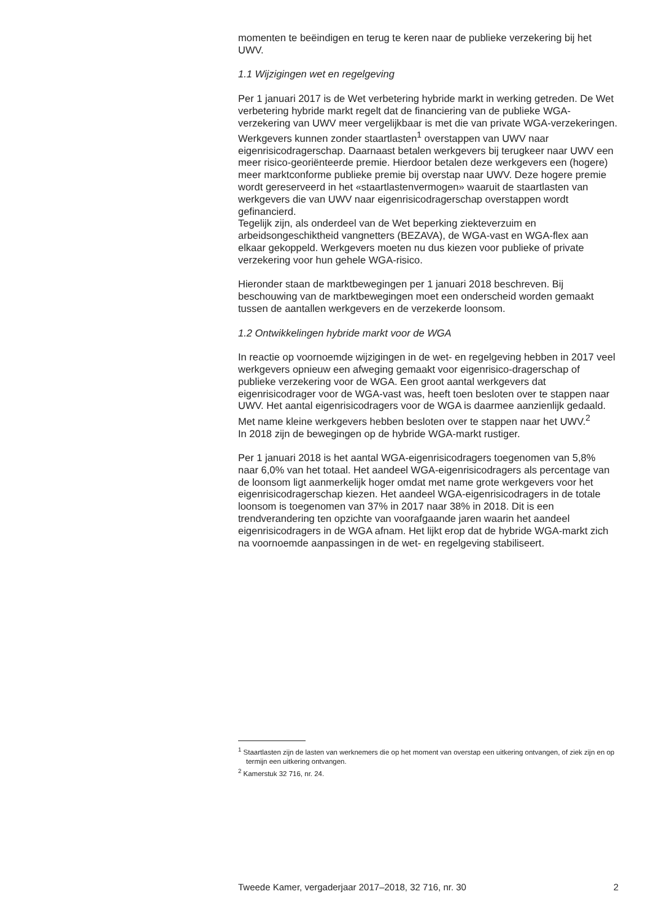momenten te beëindigen en terug te keren naar de publieke verzekering bij het UWV.
1.1 Wijzigingen wet en regelgeving
Per 1 januari 2017 is de Wet verbetering hybride markt in werking getreden. De Wet verbetering hybride markt regelt dat de financiering van de publieke WGA-verzekering van UWV meer vergelijkbaar is met die van private WGA-verzekeringen. Werkgevers kunnen zonder staartlasten<sup>1</sup> overstappen van UWV naar eigenrisicodragerschap. Daarnaast betalen werkgevers bij terugkeer naar UWV een meer risico-georiënteerde premie. Hierdoor betalen deze werkgevers een (hogere) meer marktconforme publieke premie bij overstap naar UWV. Deze hogere premie wordt gereserveerd in het «staartlastenvermogen» waaruit de staartlasten van werkgevers die van UWV naar eigenrisicodragerschap overstappen wordt gefinancierd.
Tegelijk zijn, als onderdeel van de Wet beperking ziekteverzuim en arbeidsongeschiktheid vangnetters (BEZAVA), de WGA-vast en WGA-flex aan elkaar gekoppeld. Werkgevers moeten nu dus kiezen voor publieke of private verzekering voor hun gehele WGA-risico.
Hieronder staan de marktbewegingen per 1 januari 2018 beschreven. Bij beschouwing van de marktbewegingen moet een onderscheid worden gemaakt tussen de aantallen werkgevers en de verzekerde loonsom.
1.2 Ontwikkelingen hybride markt voor de WGA
In reactie op voornoemde wijzigingen in de wet- en regelgeving hebben in 2017 veel werkgevers opnieuw een afweging gemaakt voor eigenrisico-dragerschap of publieke verzekering voor de WGA. Een groot aantal werkgevers dat eigenrisicodrager voor de WGA-vast was, heeft toen besloten over te stappen naar UWV. Het aantal eigenrisicodragers voor de WGA is daarmee aanzienlijk gedaald. Met name kleine werkgevers hebben besloten over te stappen naar het UWV.<sup>2</sup>
In 2018 zijn de bewegingen op de hybride WGA-markt rustiger.
Per 1 januari 2018 is het aantal WGA-eigenrisicodragers toegenomen van 5,8% naar 6,0% van het totaal. Het aandeel WGA-eigenrisicodragers als percentage van de loonsom ligt aanmerkelijk hoger omdat met name grote werkgevers voor het eigenrisicodragerschap kiezen. Het aandeel WGA-eigenrisicodragers in de totale loonsom is toegenomen van 37% in 2017 naar 38% in 2018. Dit is een trendverandering ten opzichte van voorafgaande jaren waarin het aandeel eigenrisicodragers in de WGA afnam. Het lijkt erop dat de hybride WGA-markt zich na voornoemde aanpassingen in de wet- en regelgeving stabiliseert.
<sup>1</sup> Staartlasten zijn de lasten van werknemers die op het moment van overstap een uitkering ontvangen, of ziek zijn en op termijn een uitkering ontvangen.
<sup>2</sup> Kamerstuk 32 716, nr. 24.
Tweede Kamer, vergaderjaar 2017–2018, 32 716, nr. 30 2